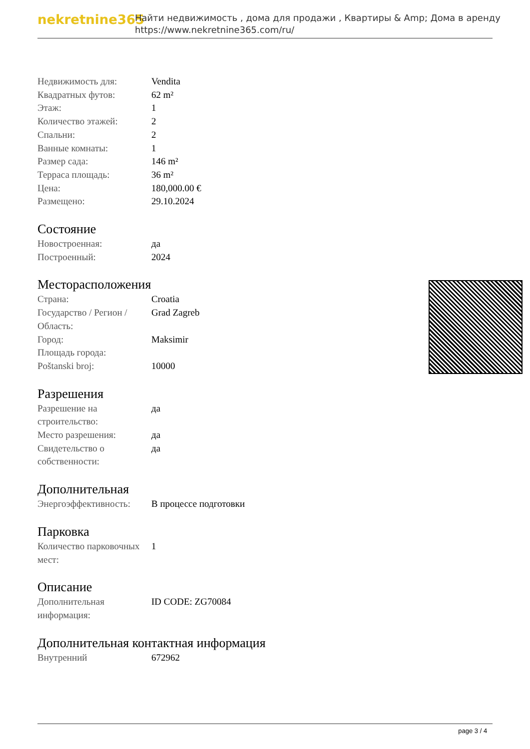nekretnine365
Найти недвижимость , дома для продажи , Квартиры & Amp; Дома в аренду
https://www.nekretnine365.com/ru/
| Недвижимость для: | Vendita |
| Квадратных футов: | 62 m² |
| Этаж: | 1 |
| Количество этажей: | 2 |
| Спальни: | 2 |
| Ванные комнаты: | 1 |
| Размер сада: | 146 m² |
| Терраса площадь: | 36 m² |
| Цена: | 180,000.00 € |
| Размещено: | 29.10.2024 |
Состояние
| Новостроенная: | да |
| Построенный: | 2024 |
Месторасположения
| Страна: | Croatia |
| Государство / Регион / Область: | Grad Zagreb |
| Город: | Maksimir |
| Площадь города: | |
| Poštanski broj: | 10000 |
Разрешения
| Разрешение на строительство: | да |
| Место разрешения: | да |
| Свидетельство о собственности: | да |
Дополнительная
| Энергоэффективность: | В процессе подготовки |
Парковка
| Количество парковочных мест: | 1 |
Описание
| Дополнительная информация: | ID CODE: ZG70084 |
Дополнительная контактная информация
| Внутренний | 672962 |
page 3 / 4